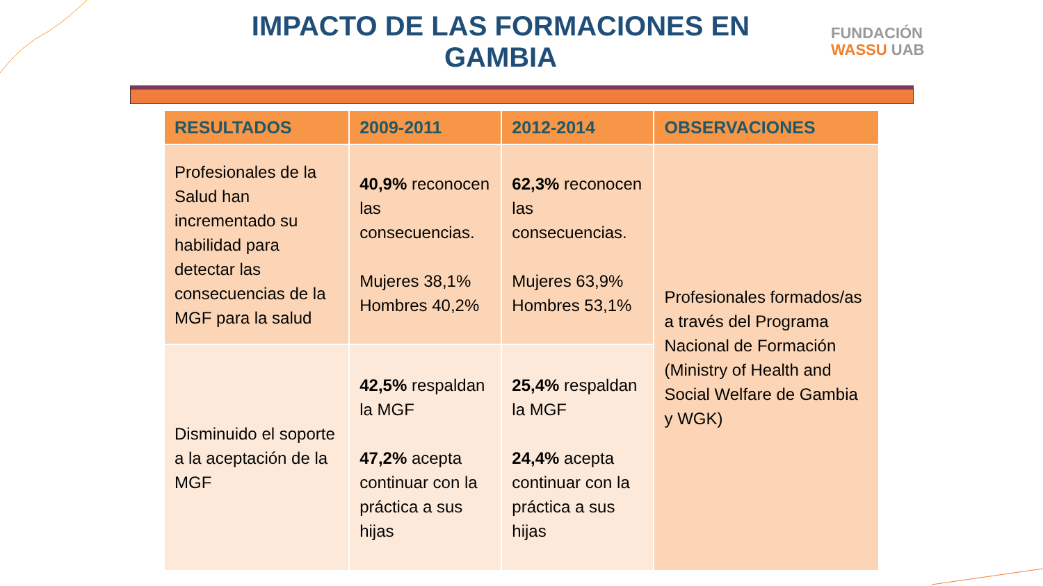IMPACTO DE LAS FORMACIONES EN GAMBIA
FUNDACIÓN
WASSU UAB
| RESULTADOS | 2009-2011 | 2012-2014 | OBSERVACIONES |
| --- | --- | --- | --- |
| Profesionales de la Salud han incrementado su habilidad para detectar las consecuencias de la MGF para la salud | 40,9% reconocen las consecuencias. Mujeres 38,1% Hombres 40,2% | 62,3% reconocen las consecuencias. Mujeres 63,9% Hombres 53,1% | Profesionales formados/as a través del Programa Nacional de Formación (Ministry of Health and Social Welfare de Gambia y WGK) |
| Disminuido el soporte a la aceptación de la MGF | 42,5% respaldan la MGF 47,2% acepta continuar con la práctica a sus hijas | 25,4% respaldan la MGF 24,4% acepta continuar con la práctica a sus hijas | |